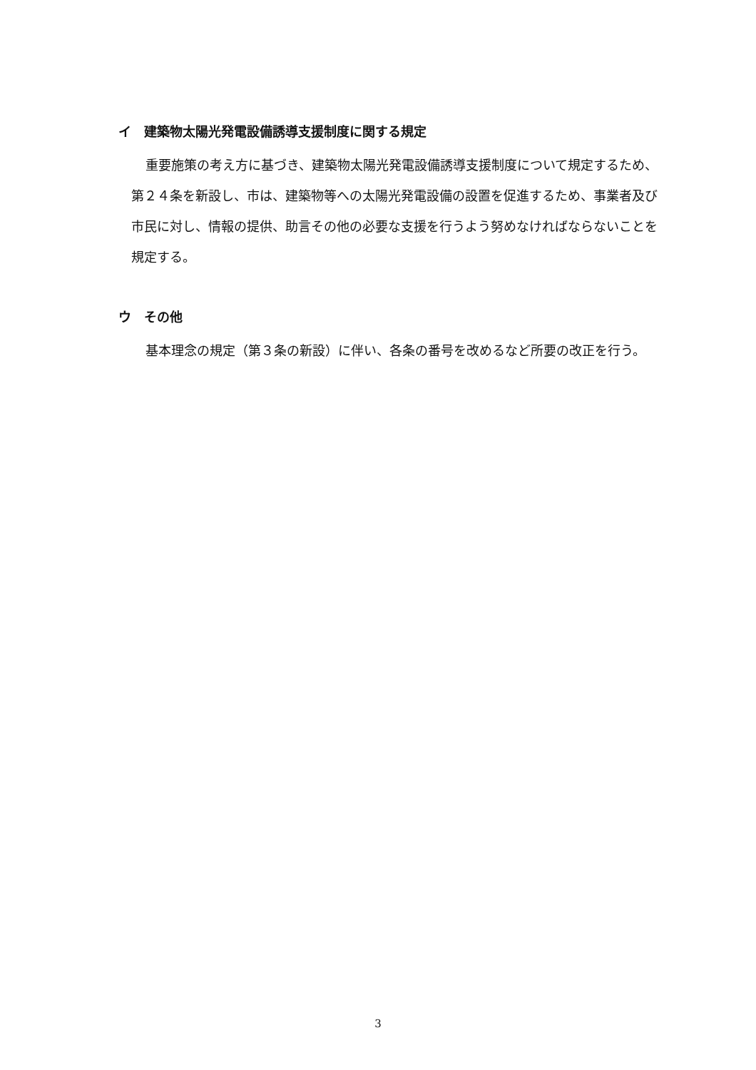イ　建築物太陽光発電設備誘導支援制度に関する規定
重要施策の考え方に基づき、建築物太陽光発電設備誘導支援制度について規定するため、第２４条を新設し、市は、建築物等への太陽光発電設備の設置を促進するため、事業者及び市民に対し、情報の提供、助言その他の必要な支援を行うよう努めなければならないことを規定する。
ウ　その他
基本理念の規定（第３条の新設）に伴い、各条の番号を改めるなど所要の改正を行う。
3